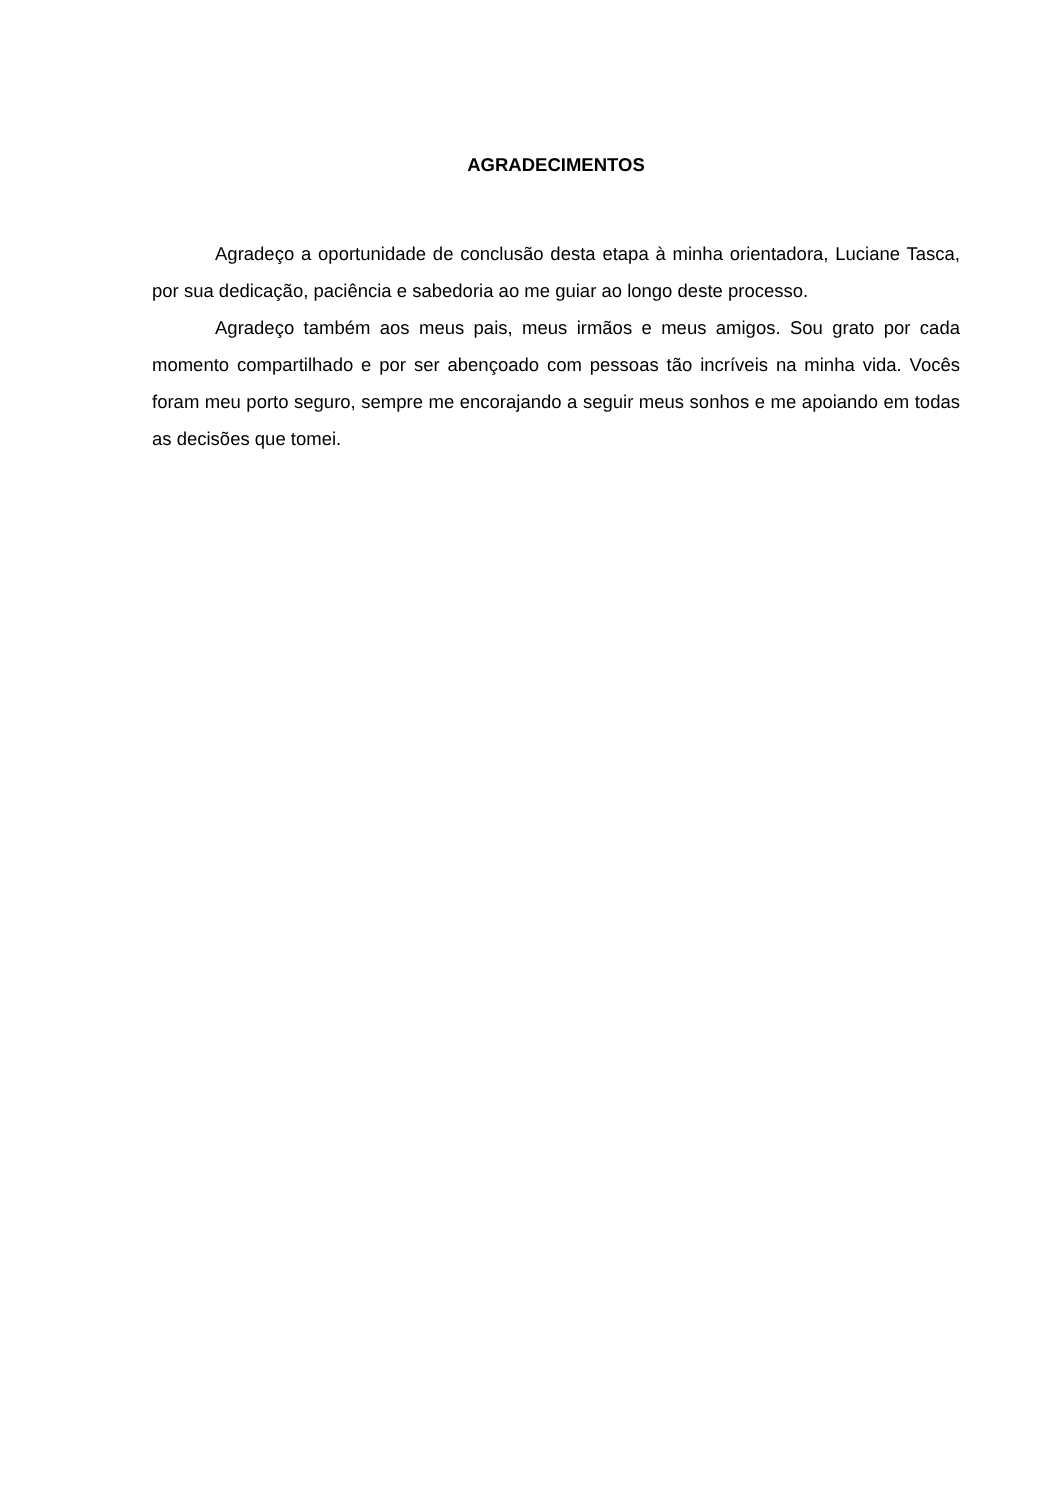AGRADECIMENTOS
Agradeço a oportunidade de conclusão desta etapa à minha orientadora, Luciane Tasca, por sua dedicação, paciência e sabedoria ao me guiar ao longo deste processo.
Agradeço também aos meus pais, meus irmãos e meus amigos. Sou grato por cada momento compartilhado e por ser abençoado com pessoas tão incríveis na minha vida. Vocês foram meu porto seguro, sempre me encorajando a seguir meus sonhos e me apoiando em todas as decisões que tomei.